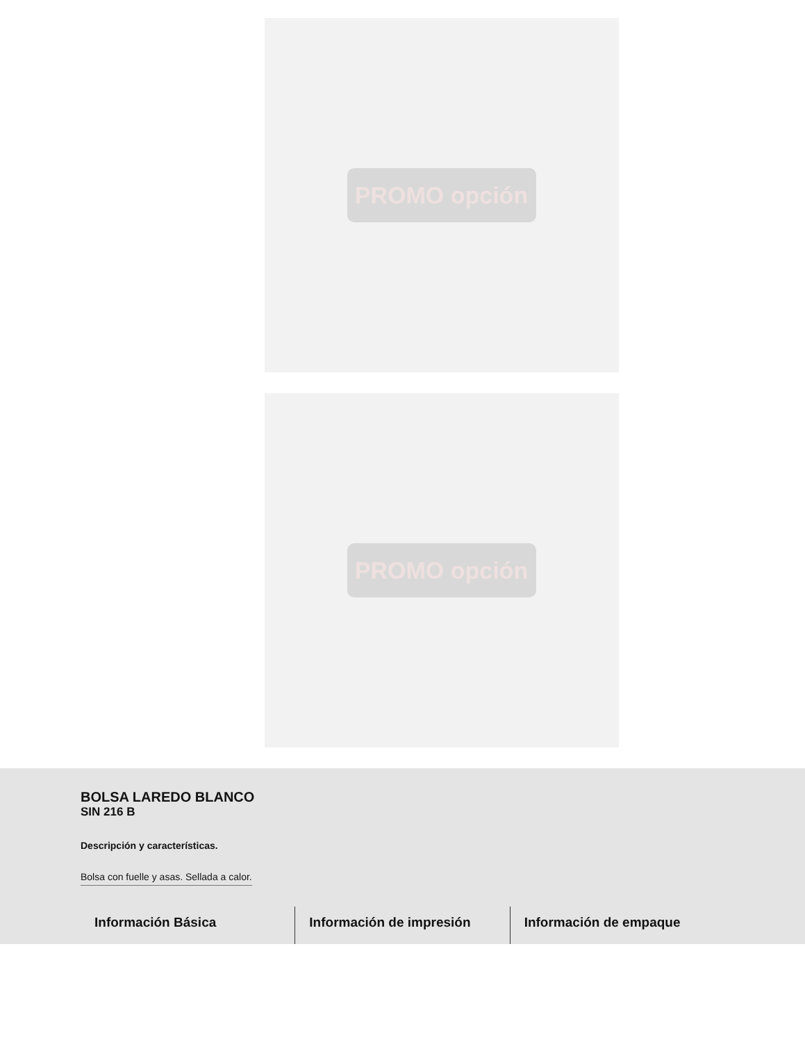PROMO opción
PROMO opción
BOLSA LAREDO BLANCO
SIN 216 B
Descripción y características.
Bolsa con fuelle y asas. Sellada a calor.
Información Básica Información de impresión Información de empaque